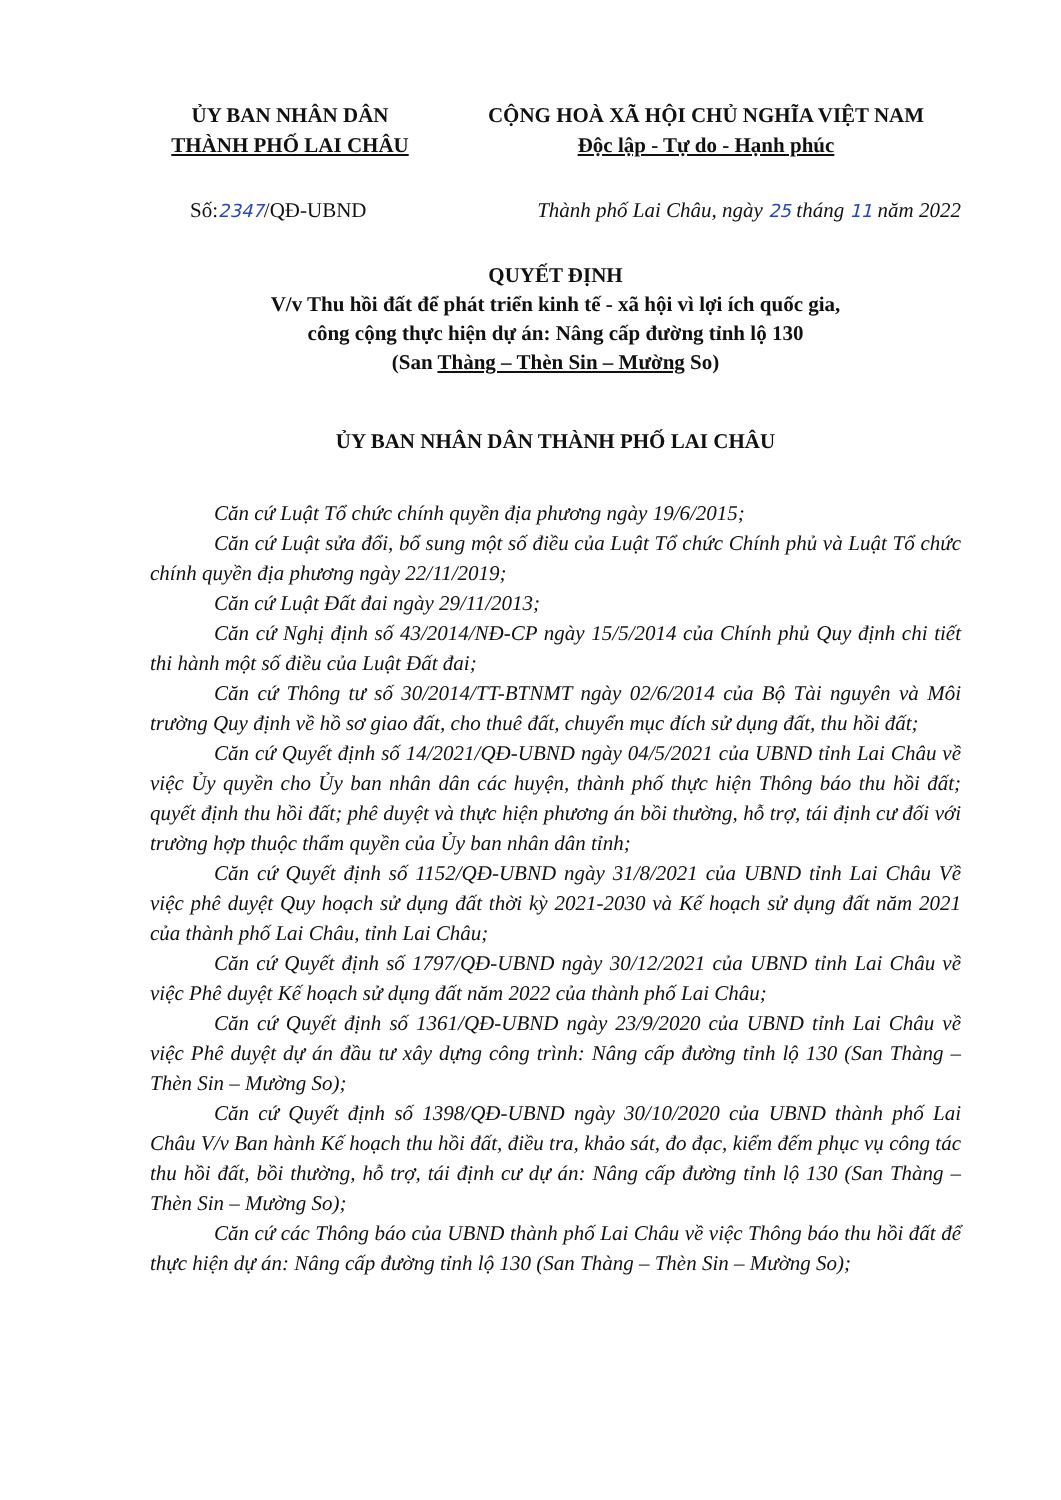ỦY BAN NHÂN DÂN
THÀNH PHỐ LAI CHÂU
CỘNG HOÀ XÃ HỘI CHỦ NGHĨA VIỆT NAM
Độc lập - Tự do - Hạnh phúc
Số:2347/QĐ-UBND Thành phố Lai Châu, ngày 25 tháng 11 năm 2022
QUYẾT ĐỊNH
V/v Thu hồi đất để phát triển kinh tế - xã hội vì lợi ích quốc gia,
công cộng thực hiện dự án: Nâng cấp đường tỉnh lộ 130
(San Thàng – Thèn Sin – Mường So)
ỦY BAN NHÂN DÂN THÀNH PHỐ LAI CHÂU
Căn cứ Luật Tổ chức chính quyền địa phương ngày 19/6/2015;
Căn cứ Luật sửa đổi, bổ sung một số điều của Luật Tổ chức Chính phủ và Luật Tổ chức chính quyền địa phương ngày 22/11/2019;
Căn cứ Luật Đất đai ngày 29/11/2013;
Căn cứ Nghị định số 43/2014/NĐ-CP ngày 15/5/2014 của Chính phủ Quy định chi tiết thi hành một số điều của Luật Đất đai;
Căn cứ Thông tư số 30/2014/TT-BTNMT ngày 02/6/2014 của Bộ Tài nguyên và Môi trường Quy định về hồ sơ giao đất, cho thuê đất, chuyển mục đích sử dụng đất, thu hồi đất;
Căn cứ Quyết định số 14/2021/QĐ-UBND ngày 04/5/2021 của UBND tỉnh Lai Châu về việc Ủy quyền cho Ủy ban nhân dân các huyện, thành phố thực hiện Thông báo thu hồi đất; quyết định thu hồi đất; phê duyệt và thực hiện phương án bồi thường, hỗ trợ, tái định cư đối với trường hợp thuộc thẩm quyền của Ủy ban nhân dân tỉnh;
Căn cứ Quyết định số 1152/QĐ-UBND ngày 31/8/2021 của UBND tỉnh Lai Châu Về việc phê duyệt Quy hoạch sử dụng đất thời kỳ 2021-2030 và Kế hoạch sử dụng đất năm 2021 của thành phố Lai Châu, tỉnh Lai Châu;
Căn cứ Quyết định số 1797/QĐ-UBND ngày 30/12/2021 của UBND tỉnh Lai Châu về việc Phê duyệt Kế hoạch sử dụng đất năm 2022 của thành phố Lai Châu;
Căn cứ Quyết định số 1361/QĐ-UBND ngày 23/9/2020 của UBND tỉnh Lai Châu về việc Phê duyệt dự án đầu tư xây dựng công trình: Nâng cấp đường tỉnh lộ 130 (San Thàng – Thèn Sin – Mường So);
Căn cứ Quyết định số 1398/QĐ-UBND ngày 30/10/2020 của UBND thành phố Lai Châu V/v Ban hành Kế hoạch thu hồi đất, điều tra, khảo sát, đo đạc, kiểm đếm phục vụ công tác thu hồi đất, bồi thường, hỗ trợ, tái định cư dự án: Nâng cấp đường tỉnh lộ 130 (San Thàng – Thèn Sin – Mường So);
Căn cứ các Thông báo của UBND thành phố Lai Châu về việc Thông báo thu hồi đất để thực hiện dự án: Nâng cấp đường tỉnh lộ 130 (San Thàng – Thèn Sin – Mường So);